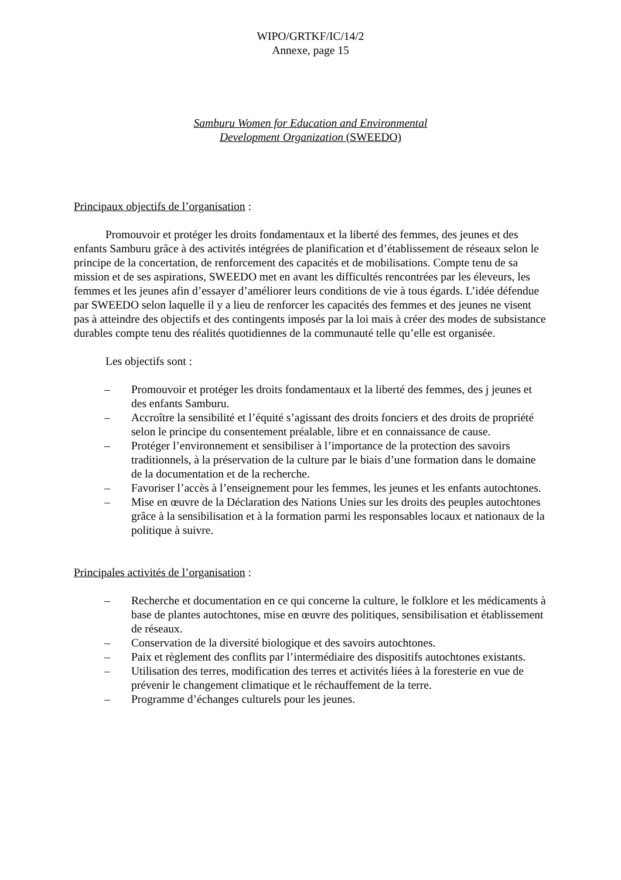WIPO/GRTKF/IC/14/2
Annexe, page 15
Samburu Women for Education and Environmental
Development Organization (SWEEDO)
Principaux objectifs de l’organisation :
Promouvoir et protéger les droits fondamentaux et la liberté des femmes, des jeunes et des enfants Samburu grâce à des activités intégrées de planification et d’établissement de réseaux selon le principe de la concertation, de renforcement des capacités et de mobilisations. Compte tenu de sa mission et de ses aspirations, SWEEDO met en avant les difficultés rencontrées par les éleveurs, les femmes et les jeunes afin d’essayer d’améliorer leurs conditions de vie à tous égards. L’idée défendue par SWEEDO selon laquelle il y a lieu de renforcer les capacités des femmes et des jeunes ne visent pas à atteindre des objectifs et des contingents imposés par la loi mais à créer des modes de subsistance durables compte tenu des réalités quotidiennes de la communauté telle qu’elle est organisée.
Les objectifs sont :
– Promouvoir et protéger les droits fondamentaux et la liberté des femmes, des j jeunes et des enfants Samburu.
– Accroître la sensibilité et l’équité s’agissant des droits fonciers et des droits de propriété selon le principe du consentement préalable, libre et en connaissance de cause.
– Protéger l’environnement et sensibiliser à l’importance de la protection des savoirs traditionnels, à la préservation de la culture par le biais d’une formation dans le domaine de la documentation et de la recherche.
– Favoriser l’accès à l’enseignement pour les femmes, les jeunes et les enfants autochtones.
– Mise en œuvre de la Déclaration des Nations Unies sur les droits des peuples autochtones grâce à la sensibilisation et à la formation parmi les responsables locaux et nationaux de la politique à suivre.
Principales activités de l’organisation :
– Recherche et documentation en ce qui concerne la culture, le folklore et les médicaments à base de plantes autochtones, mise en œuvre des politiques, sensibilisation et établissement de réseaux.
– Conservation de la diversité biologique et des savoirs autochtones.
– Paix et règlement des conflits par l’intermédiaire des dispositifs autochtones existants.
– Utilisation des terres, modification des terres et activités liées à la foresterie en vue de prévenir le changement climatique et le réchauffement de la terre.
– Programme d’échanges culturels pour les jeunes.